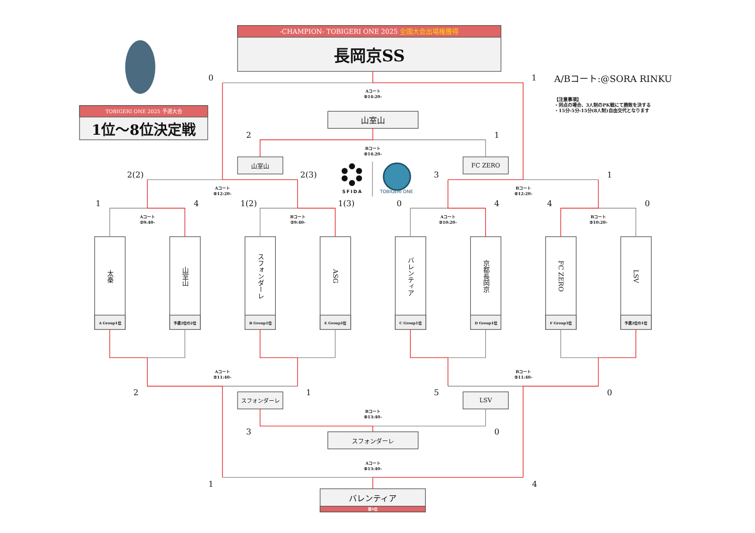-CHAMPION- TOBIGERI ONE 2025 全国大会出場権獲得
長岡京SS
0
1
A/Bコート:@SORA RINKU
【注意事項】
・同点の場合、3人制のPK戦にて勝敗を決する
・15分-5分-15分(8人制)自由交代となります
Aコート
⑨14:20-
TOBIGERI ONE 2025 予選大会
1位～8位決定戦
山室山
2
1
Bコート
⑨14:20-
山室山
FC ZERO
SFIDA
TOBIGERI ONE
2(2)
2(3)
3
1
Aコート
⑥12:20-
Bコート
⑥12:20-
1
4
1(2)
1(3)
0
4
4
0
Aコート
②9:40-
Bコート
②9:40-
Aコート
③10:20-
Bコート
③10:20-
太秦
A Group1位
山室山
予選2位の2位
スフォンダーレ
B Group1位
ASG
E Group1位
バレンティア
C Group1位
京都長岡京
D Group1位
FC ZERO
F Group1位
LSV
予選2位の1位
Aコート
⑤11:40-
Bコート
⑤11:40-
2
スフォンダーレ
1
5
LSV
0
Bコート
⑧13:40-
3
0
スフォンダーレ
Aコート
⑧13:40-
1
4
バレンティア
第5位